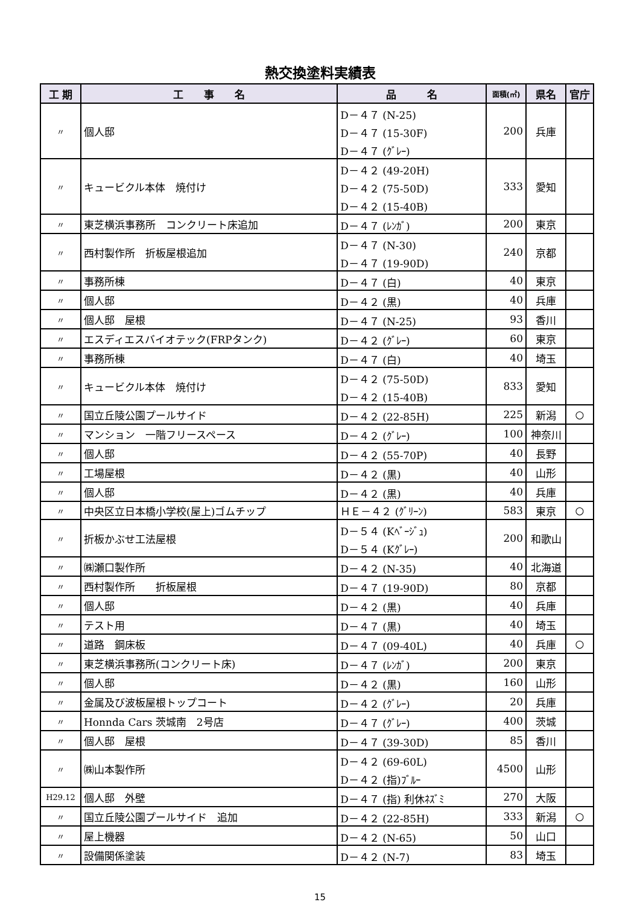熱交換塗料実績表
| 工 期 | 工 事 名 | 品 名 | 面積(㎡) | 県名 | 官庁 |
| --- | --- | --- | --- | --- | --- |
| 〃 | 個人邸 | D－４７ (N-25) D－４７ (15-30F) D－４７ (ｸﾞﾚｰ) | 200 | 兵庫 | |
| 〃 | キュービクル本体 焼付け | D－４２ (49-20H) D－４２ (75-50D) D－４２ (15-40B) | 333 | 愛知 | |
| 〃 | 東芝横浜事務所 コンクリート床追加 | D－４７ (ﾚﾝｶﾞ) | 200 | 東京 | |
| 〃 | 西村製作所 折板屋根追加 | D－４７ (N-30) D－４７ (19-90D) | 240 | 京都 | |
| 〃 | 事務所棟 | D－４７ (白) | 40 | 東京 | |
| 〃 | 個人邸 | D－４２ (黒) | 40 | 兵庫 | |
| 〃 | 個人邸 屋根 | D－４７ (N-25) | 93 | 香川 | |
| 〃 | エスディエスバイオテック(FRPタンク) | D－４２ (ｸﾞﾚｰ) | 60 | 東京 | |
| 〃 | 事務所棟 | D－４７ (白) | 40 | 埼玉 | |
| 〃 | キュービクル本体 焼付け | D－４２ (75-50D) D－４２ (15-40B) | 833 | 愛知 | |
| 〃 | 国立丘陵公園プールサイド | D－４２ (22-85H) | 225 | 新潟 | ○ |
| 〃 | マンション 一階フリースペース | D－４２ (ｸﾞﾚｰ) | 100 | 神奈川 | |
| 〃 | 個人邸 | D－４２ (55-70P) | 40 | 長野 | |
| 〃 | 工場屋根 | D－４２ (黒) | 40 | 山形 | |
| 〃 | 個人邸 | D－４２ (黒) | 40 | 兵庫 | |
| 〃 | 中央区立日本橋小学校(屋上)ゴムチップ | ＨＥ－４２ (ｸﾞﾘｰﾝ) | 583 | 東京 | ○ |
| 〃 | 折板かぶせ工法屋根 | D－５４ (Kﾍﾞｰｼﾞｭ) D－５４ (Kｸﾞﾚｰ) | 200 | 和歌山 | |
| 〃 | ㈱瀬口製作所 | D－４２ (N-35) | 40 | 北海道 | |
| 〃 | 西村製作所 折板屋根 | D－４７ (19-90D) | 80 | 京都 | |
| 〃 | 個人邸 | D－４２ (黒) | 40 | 兵庫 | |
| 〃 | テスト用 | D－４７ (黒) | 40 | 埼玉 | |
| 〃 | 道路 鋼床板 | D－４７ (09-40L) | 40 | 兵庫 | ○ |
| 〃 | 東芝横浜事務所(コンクリート床) | D－４７ (ﾚﾝｶﾞ) | 200 | 東京 | |
| 〃 | 個人邸 | D－４２ (黒) | 160 | 山形 | |
| 〃 | 金属及び波板屋根トップコート | D－４２ (ｸﾞﾚｰ) | 20 | 兵庫 | |
| 〃 | Honnda Cars 茨城南 2号店 | D－４７ (ｸﾞﾚｰ) | 400 | 茨城 | |
| 〃 | 個人邸 屋根 | D－４７ (39-30D) | 85 | 香川 | |
| 〃 | ㈱山本製作所 | D－４２ (69-60L) D－４２ (指)ﾌﾞﾙｰ | 4500 | 山形 | |
| H29.12 | 個人邸 外壁 | D－４７ (指) 利休ﾈｽﾞﾐ | 270 | 大阪 | |
| 〃 | 国立丘陵公園プールサイド 追加 | D－４２ (22-85H) | 333 | 新潟 | ○ |
| 〃 | 屋上機器 | D－４２ (N-65) | 50 | 山口 | |
| 〃 | 設備関係塗装 | D－４２ (N-7) | 83 | 埼玉 | |
15